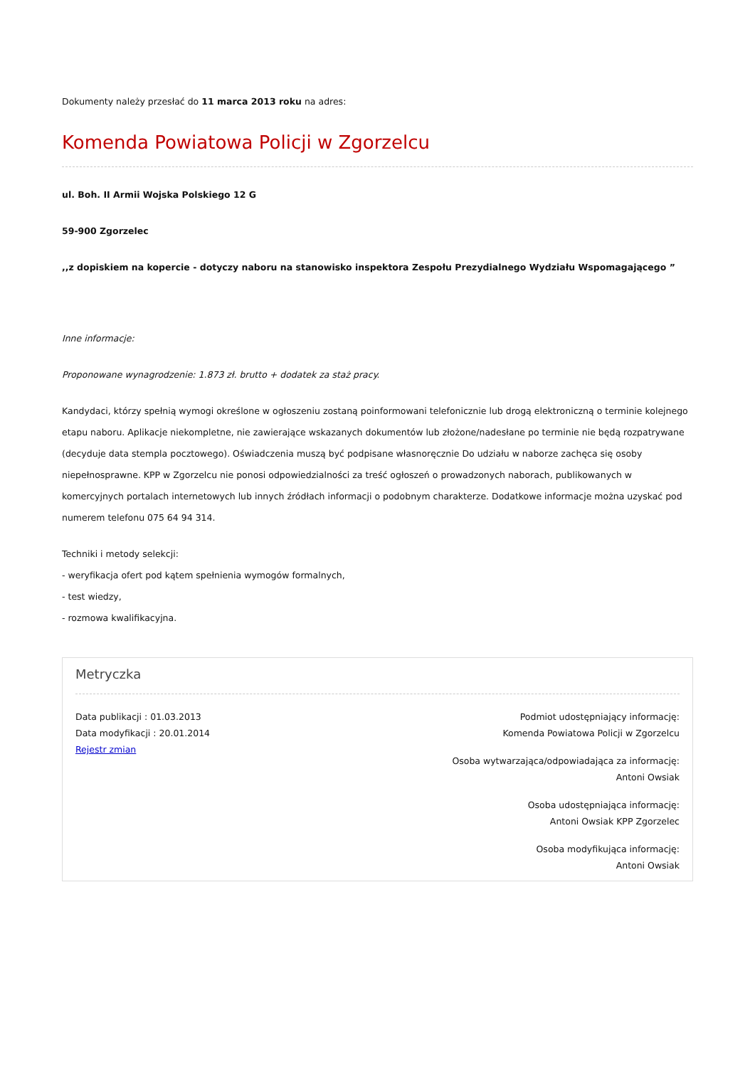Dokumenty należy przesłać do 11 marca 2013 roku na adres:
Komenda Powiatowa Policji w Zgorzelcu
ul. Boh. II Armii Wojska Polskiego 12 G
59-900 Zgorzelec
,,z dopiskiem na kopercie - dotyczy naboru na stanowisko inspektora Zespołu Prezydialnego Wydziału Wspomagającego ”
Inne informacje:
Proponowane wynagrodzenie: 1.873 zł. brutto + dodatek za staż pracy.
Kandydaci, którzy spełnią wymogi określone w ogłoszeniu zostaną poinformowani telefonicznie lub drogą elektroniczną o terminie kolejnego etapu naboru. Aplikacje niekompletne, nie zawierające wskazanych dokumentów lub złożone/nadesłane po terminie nie będą rozpatrywane (decyduje data stempla pocztowego). Oświadczenia muszą być podpisane własnoręcznie Do udziału w naborze zachęca się osoby niepełnosprawne. KPP w Zgorzelcu nie ponosi odpowiedzialności za treść ogłoszeń o prowadzonych naborach, publikowanych w komercyjnych portalach internetowych lub innych źródłach informacji o podobnym charakterze. Dodatkowe informacje można uzyskać pod numerem telefonu 075 64 94 314.
Techniki i metody selekcji:
- weryfikacja ofert pod kątem spełnienia wymogów formalnych,
- test wiedzy,
- rozmowa kwalifikacyjna.
Metryczka
Data publikacji : 01.03.2013
Data modyfikacji : 20.01.2014
Rejestr zmian
Podmiot udostępniający informację:
Komenda Powiatowa Policji w Zgorzelcu
Osoba wytwarzająca/odpowiadająca za informację:
Antoni Owsiak
Osoba udostępniająca informację:
Antoni Owsiak KPP Zgorzelec
Osoba modyfikująca informację:
Antoni Owsiak